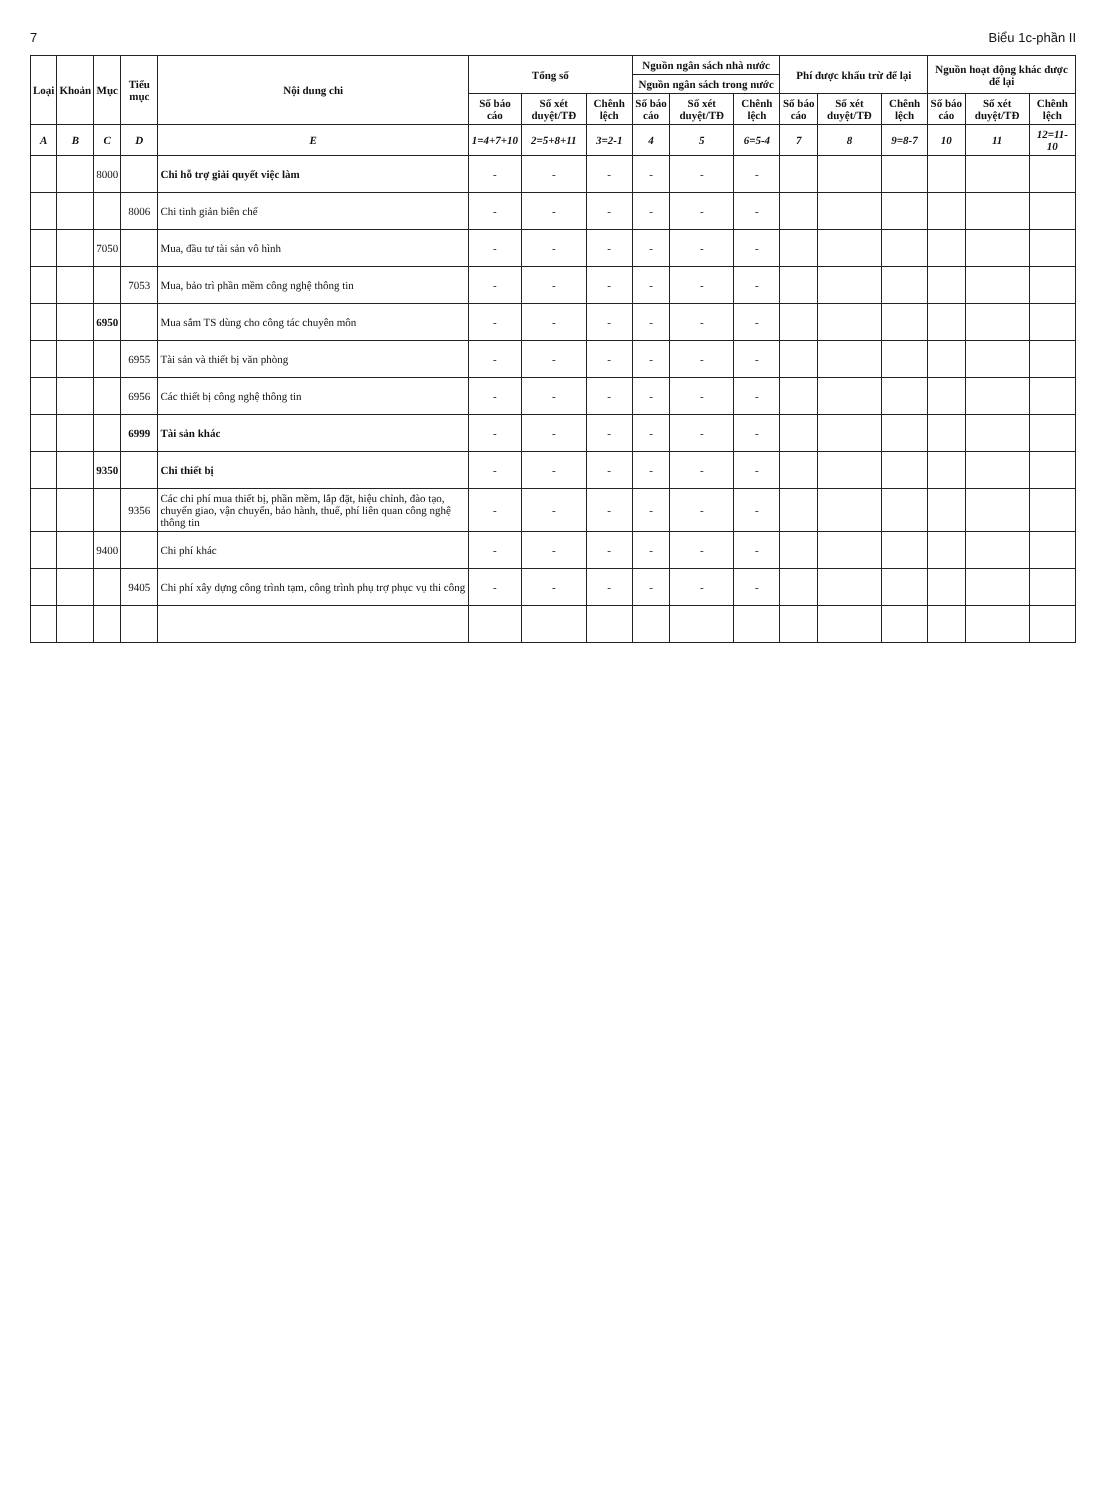7 Biểu 1c-phần II
| Loại | Khoản | Mục | Tiểu mục | Nội dung chi | Tổng số | | | Nguồn ngân sách nhà nước | | | Phí được khấu trừ để lại | | | Nguồn hoạt động khác được để lại | | |
| --- | --- | --- | --- | --- | --- | --- | --- | --- | --- | --- | --- | --- | --- | --- | --- | --- |
| | | | | | | | | Nguồn ngân sách trong nước | | | | | | | | |
| | | | | | Số báo cáo | Số xét duyệt/TĐ | Chênh lệch | Số báo cáo | Số xét duyệt/TĐ | Chênh lệch | Số báo cáo | Số xét duyệt/TĐ | Chênh lệch | Số báo cáo | Số xét duyệt/TĐ | Chênh lệch |
| A | B | C | D | E | 1=4+7+10 | 2=5+8+11 | 3=2-1 | 4 | 5 | 6=5-4 | 7 | 8 | 9=8-7 | 10 | 11 | 12=11-10 |
| | | 8000 | | Chi hỗ trợ giải quyết việc làm | - | - | - | - | - | - | | | | | | |
| | | | 8006 | Chi tinh giản biên chế | - | - | - | - | - | - | | | | | | |
| | | 7050 | | Mua, đầu tư tài sản vô hình | - | - | - | - | - | - | | | | | | |
| | | | 7053 | Mua, bảo trì phần mềm công nghệ thông tin | - | - | - | - | - | - | | | | | | |
| | | 6950 | | Mua sắm TS dùng cho công tác chuyên môn | - | - | - | - | - | - | | | | | | |
| | | | 6955 | Tài sản và thiết bị văn phòng | - | - | - | - | - | - | | | | | | |
| | | | 6956 | Các thiết bị công nghệ thông tin | - | - | - | - | - | - | | | | | | |
| | | | 6999 | Tài sản khác | - | - | - | - | - | - | | | | | | |
| | | 9350 | | Chi thiết bị | - | - | - | - | - | - | | | | | | |
| | | | 9356 | Các chi phí mua thiết bị, phần mềm, lắp đặt, hiệu chỉnh, đào tạo, chuyển giao, vận chuyển, bảo hành, thuế, phí liên quan công nghệ thông tin | - | - | - | - | - | - | | | | | | |
| | | 9400 | | Chi phí khác | - | - | - | - | - | - | | | | | | |
| | | | 9405 | Chi phí xây dựng công trình tạm, công trình phụ trợ phục vụ thi công | - | - | - | - | - | - | | | | | | |